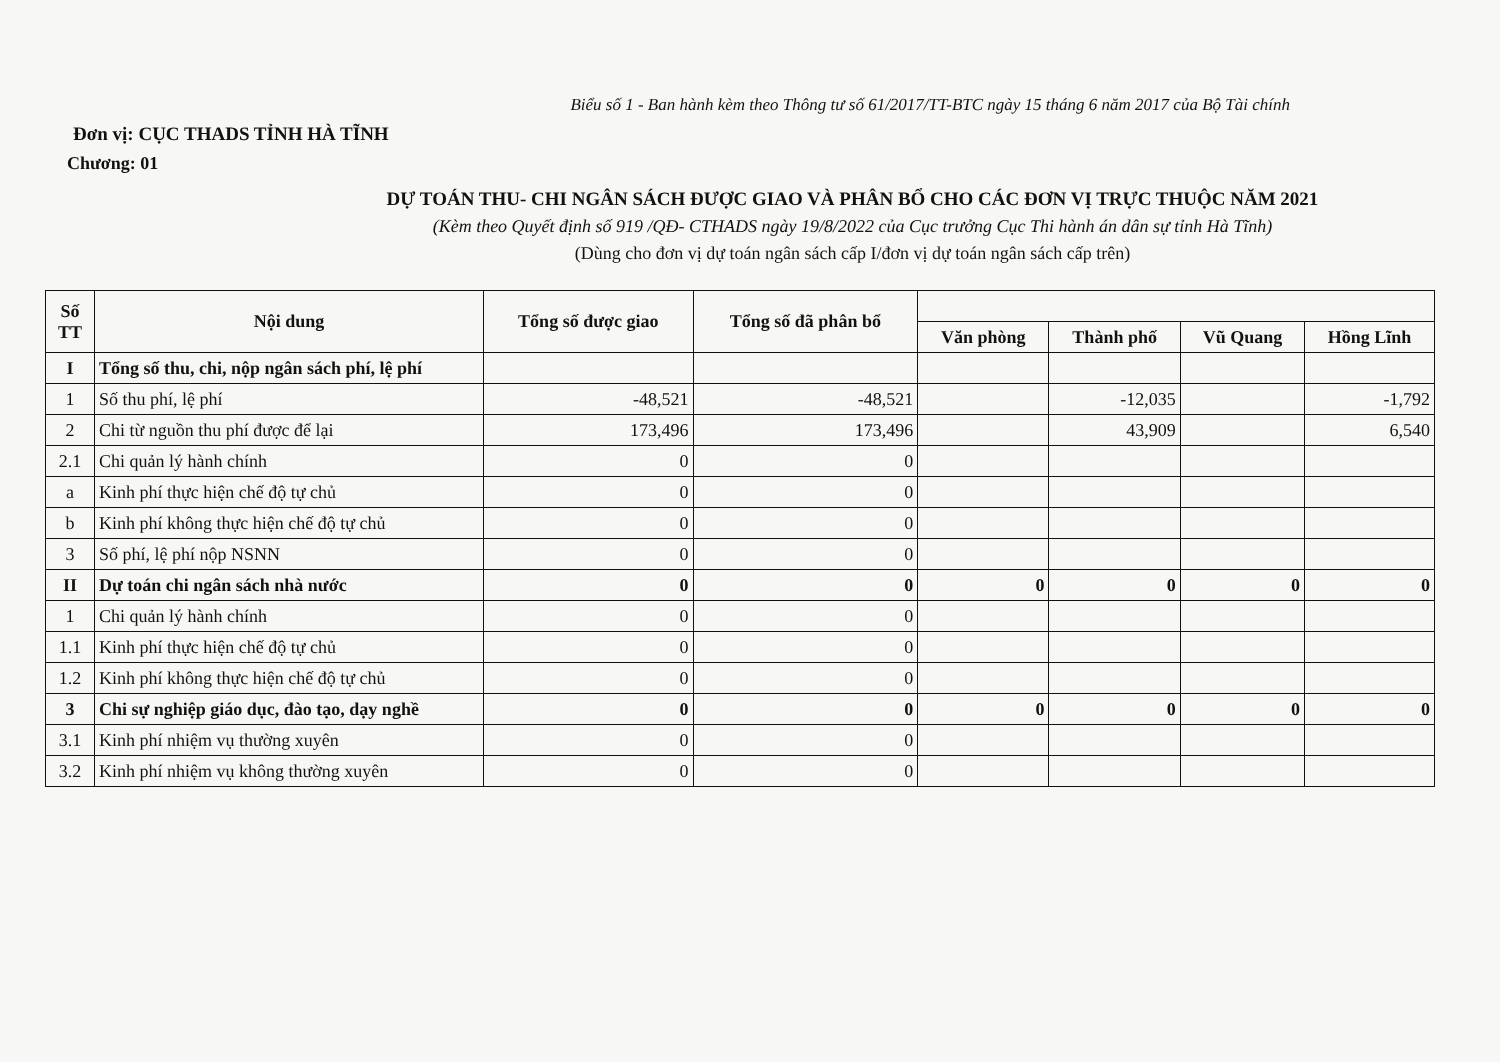Biểu số 1 - Ban hành kèm theo Thông tư số 61/2017/TT-BTC ngày 15 tháng 6 năm 2017 của Bộ Tài chính
Đơn vị: CỤC THADS TỈNH HÀ TĨNH
Chương: 01
DỰ TOÁN THU- CHI NGÂN SÁCH ĐƯỢC GIAO VÀ PHÂN BỔ CHO CÁC ĐƠN VỊ TRỰC THUỘC NĂM 2021
(Kèm theo Quyết định số 919 /QĐ- CTHADS ngày 19/8/2022 của Cục trưởng Cục Thi hành án dân sự tỉnh Hà Tĩnh)
(Dùng cho đơn vị dự toán ngân sách cấp I/đơn vị dự toán ngân sách cấp trên)
| Số TT | Nội dung | Tổng số được giao | Tổng số đã phân bổ | | | | |
| --- | --- | --- | --- | --- | --- | --- | --- |
| | | | | Văn phòng | Thành phố | Vũ Quang | Hồng Lĩnh |
| I | Tổng số thu, chi, nộp ngân sách phí, lệ phí | | | | | | |
| 1 | Số thu phí, lệ phí | -48,521 | -48,521 | | -12,035 | | -1,792 |
| 2 | Chi từ nguồn thu phí được để lại | 173,496 | 173,496 | | 43,909 | | 6,540 |
| 2.1 | Chi quản lý hành chính | 0 | 0 | | | | |
| a | Kinh phí thực hiện chế độ tự chủ | 0 | 0 | | | | |
| b | Kinh phí không thực hiện chế độ tự chủ | 0 | 0 | | | | |
| 3 | Số phí, lệ phí nộp NSNN | 0 | 0 | | | | |
| II | Dự toán chi ngân sách nhà nước | 0 | 0 | 0 | 0 | 0 | 0 |
| 1 | Chi quản lý hành chính | 0 | 0 | | | | |
| 1.1 | Kinh phí thực hiện chế độ tự chủ | 0 | 0 | | | | |
| 1.2 | Kinh phí không thực hiện chế độ tự chủ | 0 | 0 | | | | |
| 3 | Chi sự nghiệp giáo dục, đào tạo, dạy nghề | 0 | 0 | 0 | 0 | 0 | 0 |
| 3.1 | Kinh phí nhiệm vụ thường xuyên | 0 | 0 | | | | |
| 3.2 | Kinh phí nhiệm vụ không thường xuyên | 0 | 0 | | | | |